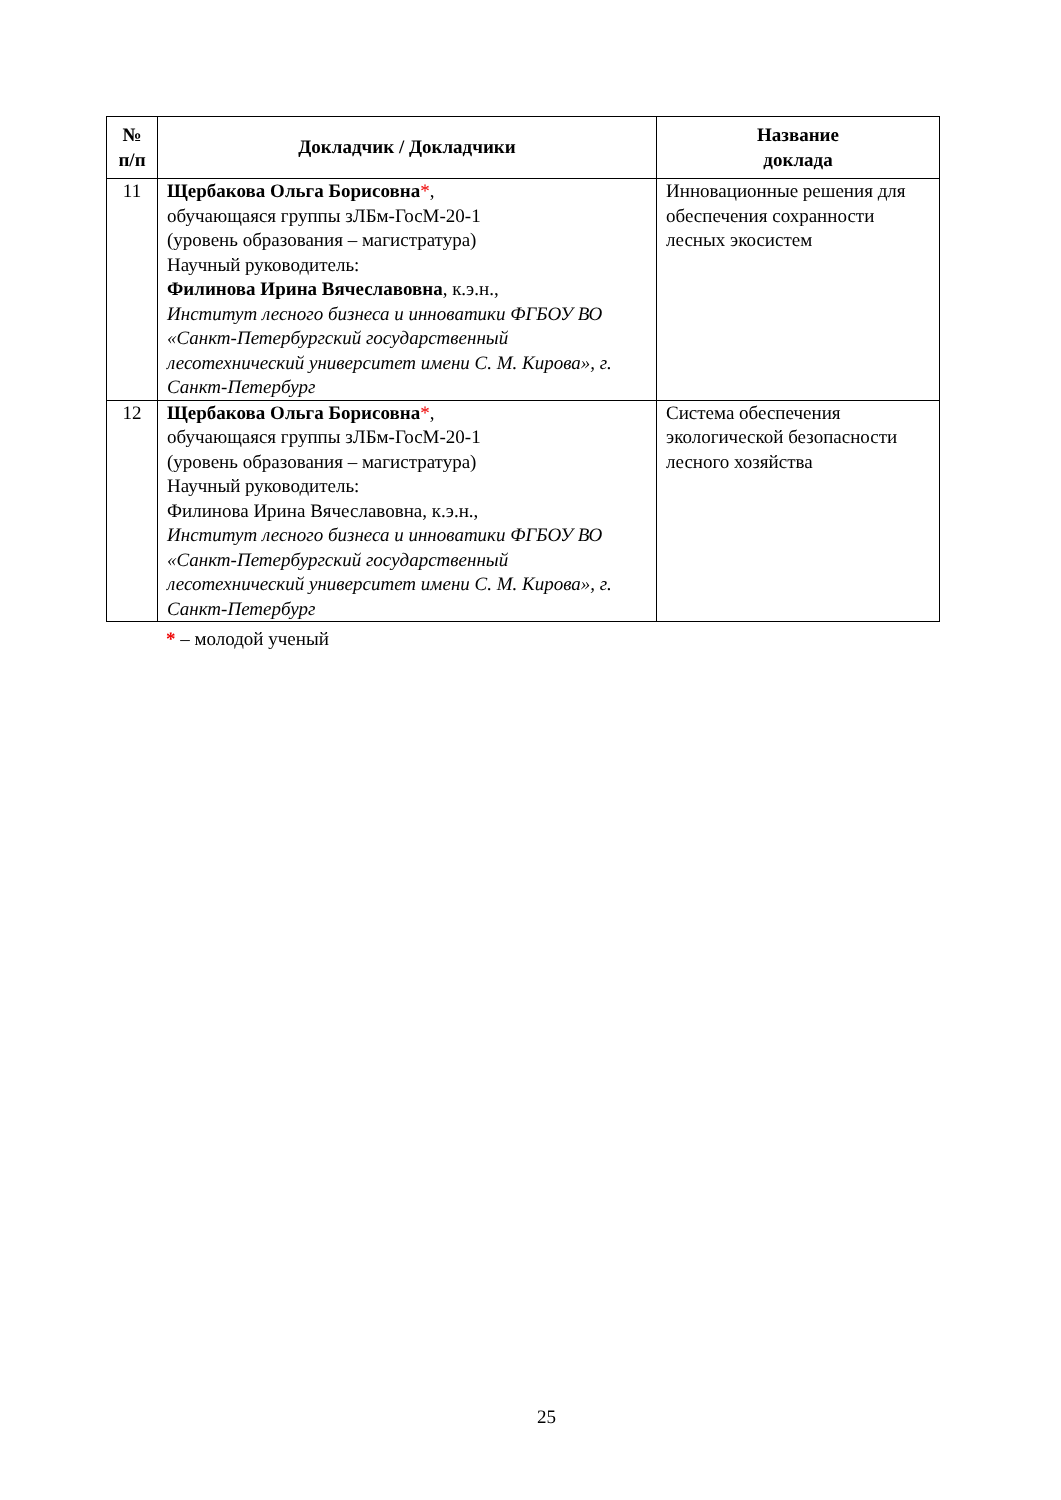| № п/п | Докладчик / Докладчики | Название доклада |
| --- | --- | --- |
| 11 | Щербакова Ольга Борисовна * , обучающаяся группы зЛБм-ГосМ-20-1 (уровень образования – магистратура) Научный руководитель: Филинова Ирина Вячеславовна , к.э.н., Институт лесного бизнеса и инноватики ФГБОУ ВО «Санкт-Петербургский государственный лесотехнический университет имени С. М. Кирова», г. Санкт-Петербург | Инновационные решения для обеспечения сохранности лесных экосистем |
| 12 | Щербакова Ольга Борисовна * , обучающаяся группы зЛБм-ГосМ-20-1 (уровень образования – магистратура) Научный руководитель: Филинова Ирина Вячеславовна, к.э.н., Институт лесного бизнеса и инноватики ФГБОУ ВО «Санкт-Петербургский государственный лесотехнический университет имени С. М. Кирова», г. Санкт-Петербург | Система обеспечения экологической безопасности лесного хозяйства |
* – молодой ученый
25